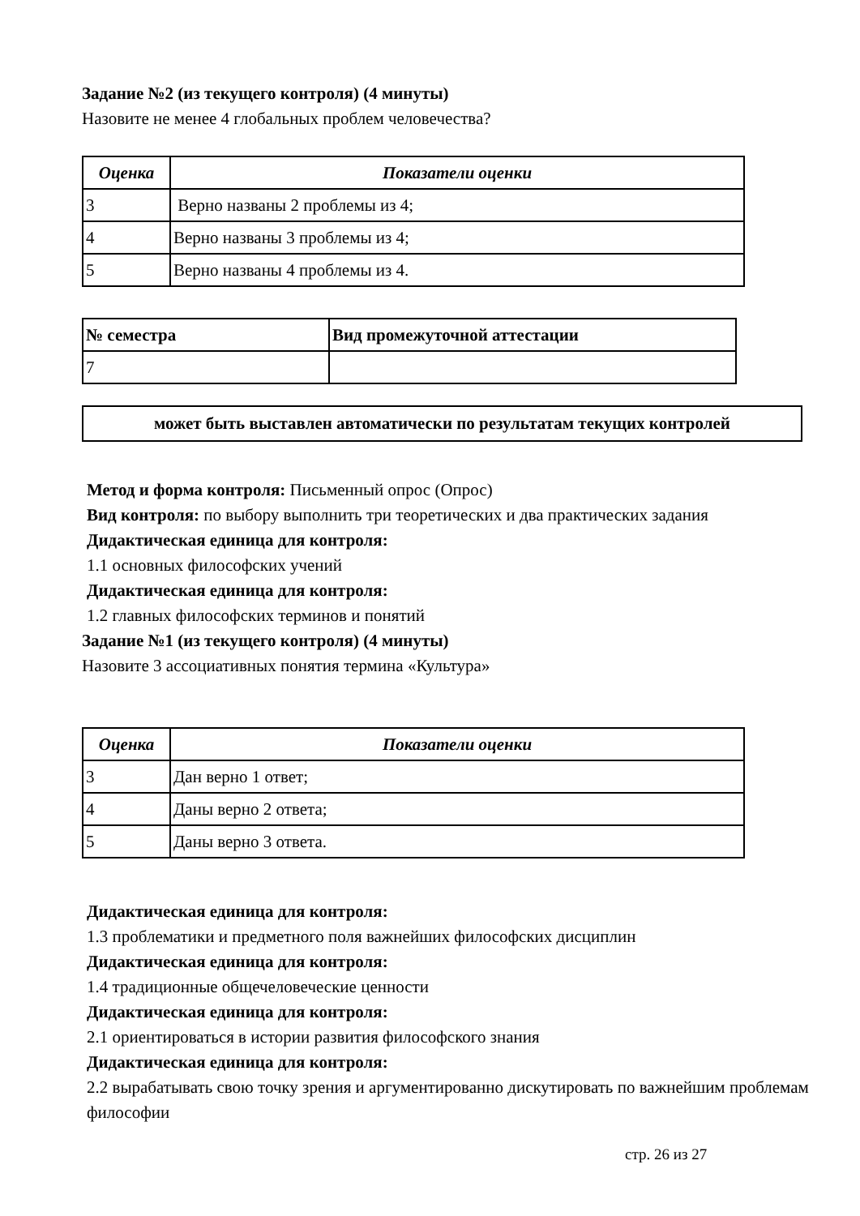Задание №2 (из текущего контроля) (4 минуты)
Назовите не менее 4 глобальных проблем человечества?
| Оценка | Показатели оценки |
| --- | --- |
| 3 | Верно названы 2 проблемы из 4; |
| 4 | Верно названы 3 проблемы из 4; |
| 5 | Верно названы 4 проблемы из 4. |
| № семестра | Вид промежуточной аттестации |
| --- | --- |
| 7 | |
может быть выставлен автоматически по результатам текущих контролей
Метод и форма контроля: Письменный опрос (Опрос)
Вид контроля: по выбору выполнить три теоретических и два практических задания
Дидактическая единица для контроля:
1.1 основных философских учений
Дидактическая единица для контроля:
1.2 главных философских терминов и понятий
Задание №1 (из текущего контроля) (4 минуты)
Назовите 3 ассоциативных понятия термина «Культура»
| Оценка | Показатели оценки |
| --- | --- |
| 3 | Дан верно 1 ответ; |
| 4 | Даны верно 2 ответа; |
| 5 | Даны верно 3 ответа. |
Дидактическая единица для контроля:
1.3 проблематики и предметного поля важнейших философских дисциплин
Дидактическая единица для контроля:
1.4 традиционные общечеловеческие ценности
Дидактическая единица для контроля:
2.1 ориентироваться в истории развития философского знания
Дидактическая единица для контроля:
2.2 вырабатывать свою точку зрения и аргументированно дискутировать по важнейшим проблемам философии
стр. 26 из 27